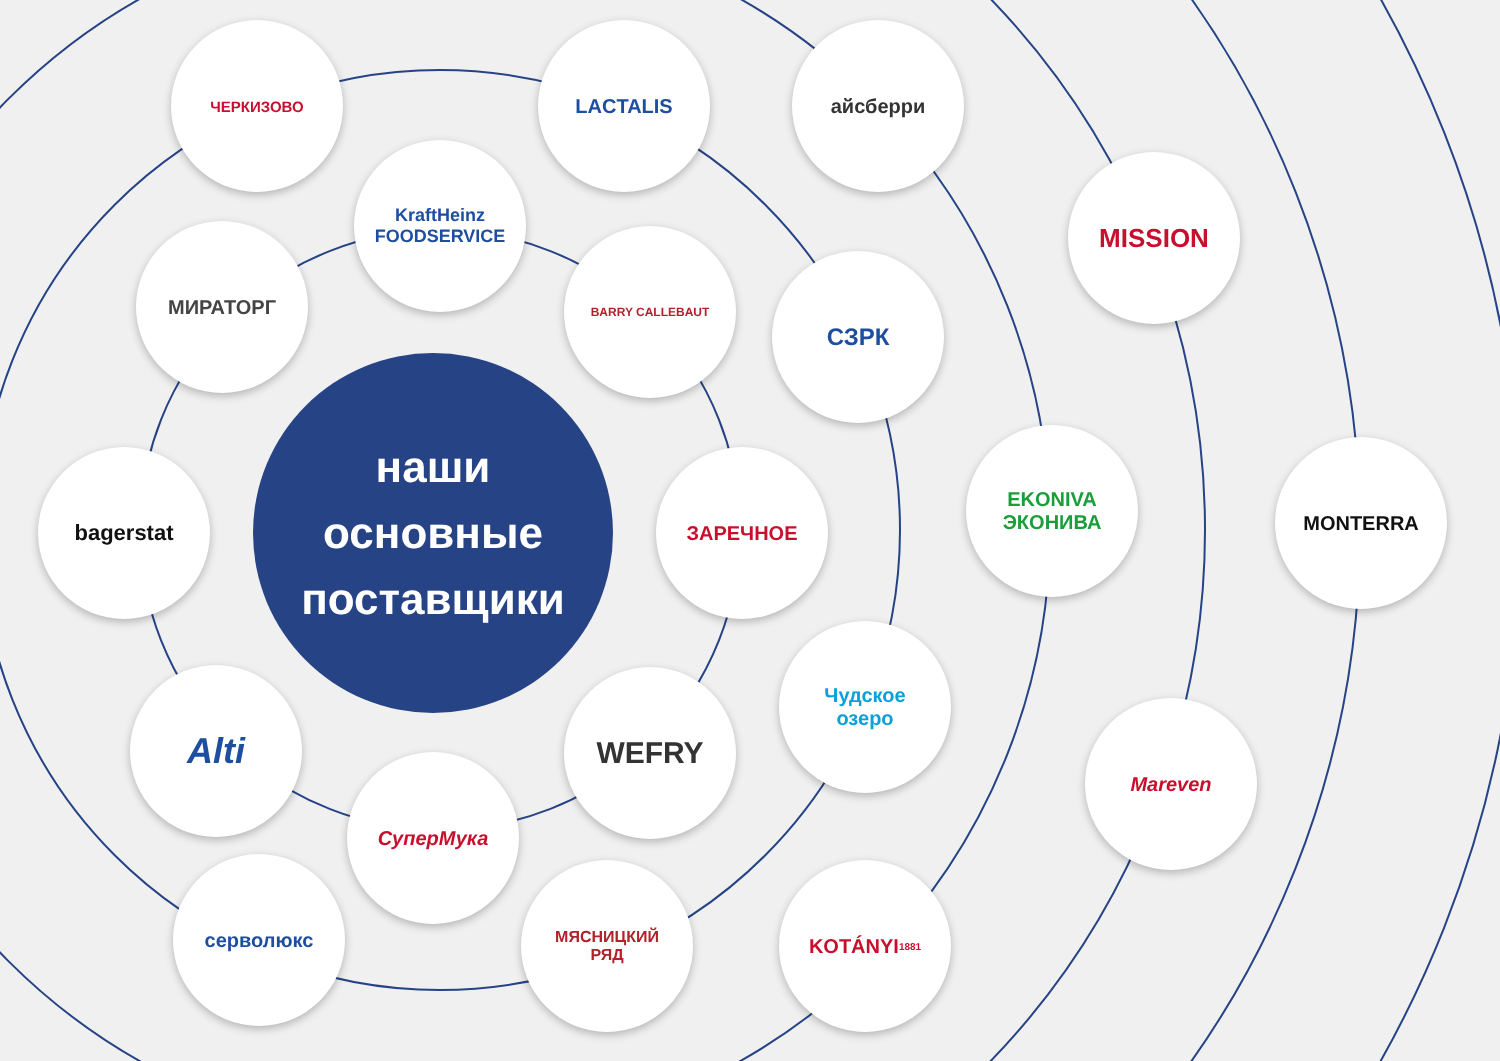наши
основные
поставщики
ЧЕРКИЗОВО LACTALIS айсберри
KraftHeinz
FOODSERVICE
MISSION
МИРАТОРГ BARRY CALLEBAUT
СЗРК
EKONIVA
ЭКОНИВА
MONTERRA
bagerstat ЗАРЕЧНОЕ
Чудское
озеро
Alti WEFRY
Mareven
СуперМука
серволюкс
МЯСНИЦКИЙ
РЯД
KOTÁNYI
1881